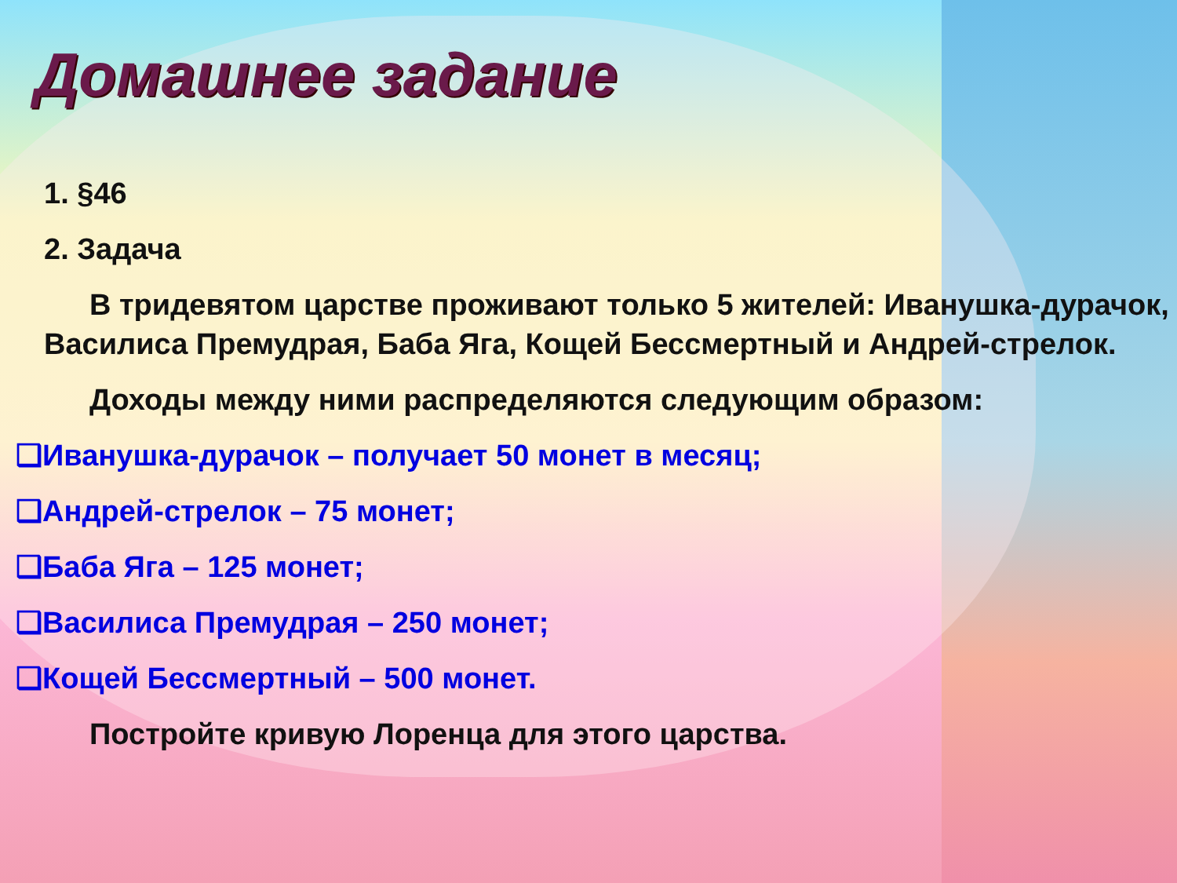Домашнее задание
1. §46
2. Задача
В тридевятом царстве проживают только 5 жителей: Иванушка-дурачок, Василиса Премудрая, Баба Яга, Кощей Бессмертный и Андрей-стрелок.
Доходы между ними распределяются следующим образом:
❑Иванушка-дурачок – получает 50 монет в месяц;
❑Андрей-стрелок – 75 монет;
❑Баба Яга – 125 монет;
❑Василиса Премудрая – 250 монет;
❑Кощей Бессмертный – 500 монет.
Постройте кривую Лоренца для этого царства.